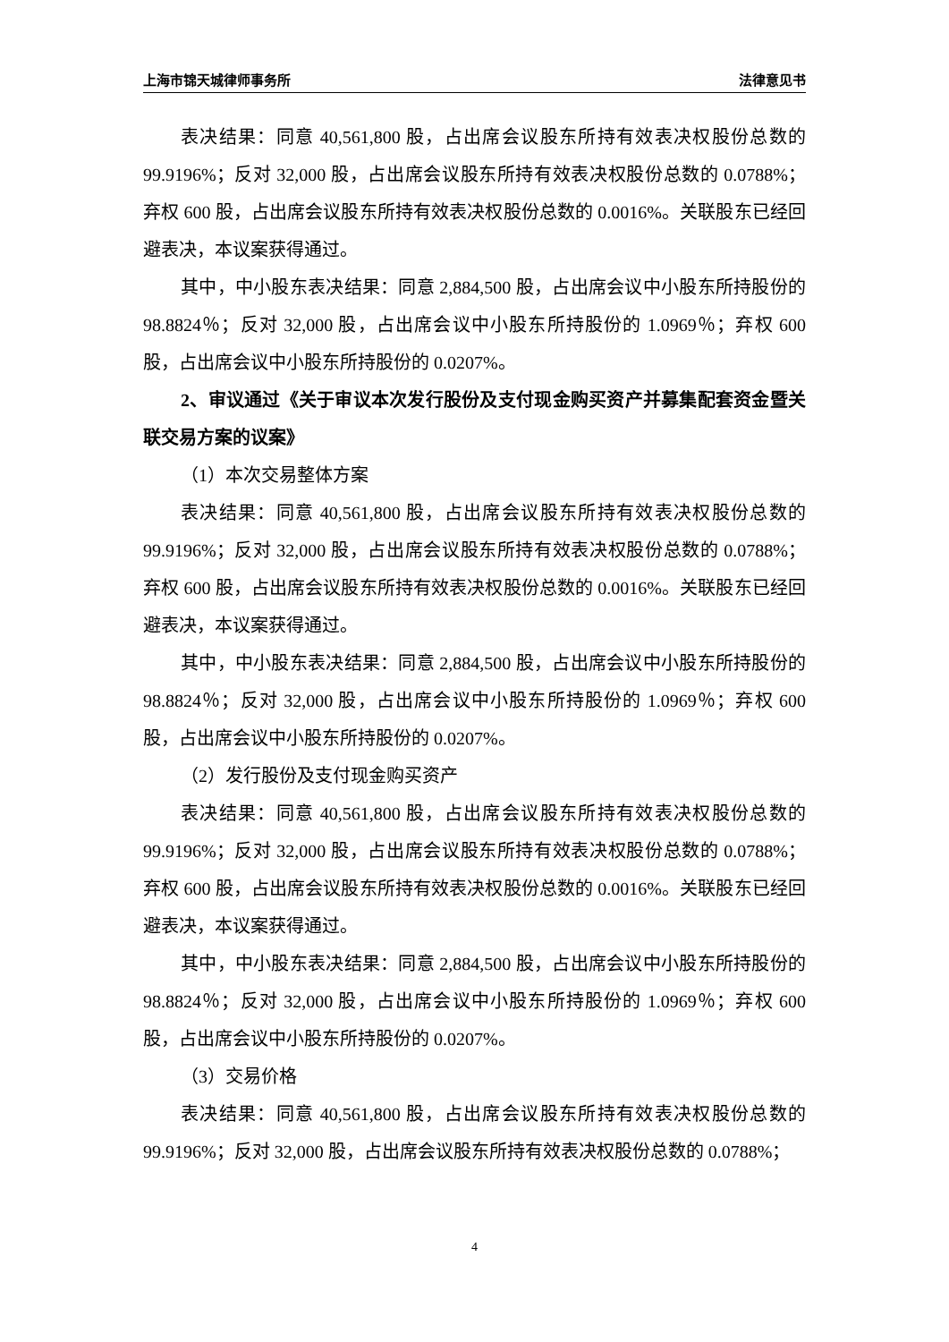上海市锦天城律师事务所 法律意见书
表决结果：同意 40,561,800 股，占出席会议股东所持有效表决权股份总数的 99.9196%；反对 32,000 股，占出席会议股东所持有效表决权股份总数的 0.0788%；弃权 600 股，占出席会议股东所持有效表决权股份总数的 0.0016%。关联股东已经回避表决，本议案获得通过。
其中，中小股东表决结果：同意 2,884,500 股，占出席会议中小股东所持股份的 98.8824％；反对 32,000 股，占出席会议中小股东所持股份的 1.0969％；弃权 600 股，占出席会议中小股东所持股份的 0.0207%。
2、审议通过《关于审议本次发行股份及支付现金购买资产并募集配套资金暨关联交易方案的议案》
（1）本次交易整体方案
表决结果：同意 40,561,800 股，占出席会议股东所持有效表决权股份总数的 99.9196%；反对 32,000 股，占出席会议股东所持有效表决权股份总数的 0.0788%；弃权 600 股，占出席会议股东所持有效表决权股份总数的 0.0016%。关联股东已经回避表决，本议案获得通过。
其中，中小股东表决结果：同意 2,884,500 股，占出席会议中小股东所持股份的 98.8824％；反对 32,000 股，占出席会议中小股东所持股份的 1.0969％；弃权 600 股，占出席会议中小股东所持股份的 0.0207%。
（2）发行股份及支付现金购买资产
表决结果：同意 40,561,800 股，占出席会议股东所持有效表决权股份总数的 99.9196%；反对 32,000 股，占出席会议股东所持有效表决权股份总数的 0.0788%；弃权 600 股，占出席会议股东所持有效表决权股份总数的 0.0016%。关联股东已经回避表决，本议案获得通过。
其中，中小股东表决结果：同意 2,884,500 股，占出席会议中小股东所持股份的 98.8824％；反对 32,000 股，占出席会议中小股东所持股份的 1.0969％；弃权 600 股，占出席会议中小股东所持股份的 0.0207%。
（3）交易价格
表决结果：同意 40,561,800 股，占出席会议股东所持有效表决权股份总数的 99.9196%；反对 32,000 股，占出席会议股东所持有效表决权股份总数的 0.0788%；
4